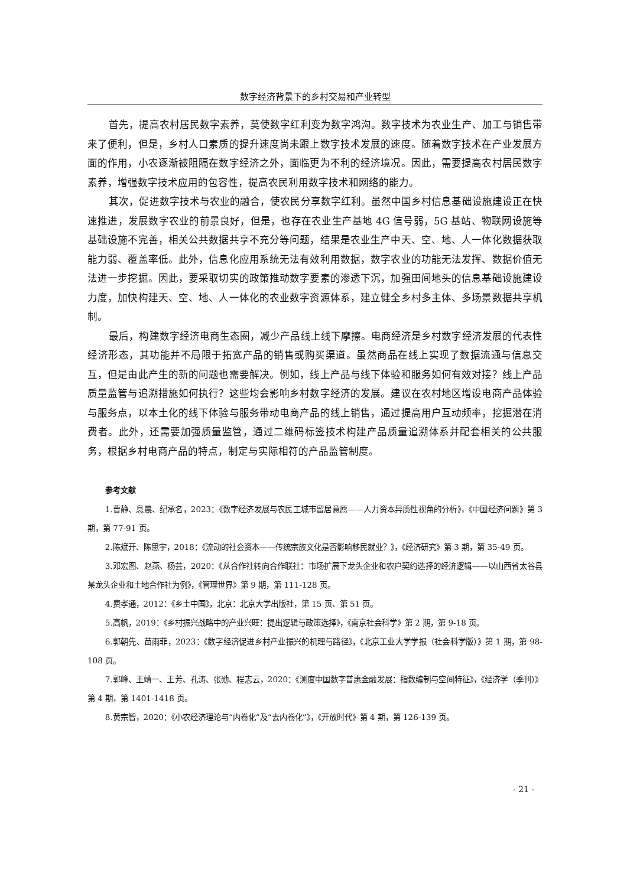数字经济背景下的乡村交易和产业转型
首先，提高农村居民数字素养，莫使数字红利变为数字鸿沟。数字技术为农业生产、加工与销售带来了便利，但是，乡村人口素质的提升速度尚未跟上数字技术发展的速度。随着数字技术在产业发展方面的作用，小农逐渐被阻隔在数字经济之外，面临更为不利的经济境况。因此，需要提高农村居民数字素养，增强数字技术应用的包容性，提高农民利用数字技术和网络的能力。
其次，促进数字技术与农业的融合，使农民分享数字红利。虽然中国乡村信息基础设施建设正在快速推进，发展数字农业的前景良好，但是，也存在农业生产基地 4G 信号弱，5G 基站、物联网设施等基础设施不完善，相关公共数据共享不充分等问题，结果是农业生产中天、空、地、人一体化数据获取能力弱、覆盖率低。此外，信息化应用系统无法有效利用数据，数字农业的功能无法发挥、数据价值无法进一步挖掘。因此，要采取切实的政策推动数字要素的渗透下沉，加强田间地头的信息基础设施建设力度，加快构建天、空、地、人一体化的农业数字资源体系，建立健全乡村多主体、多场景数据共享机制。
最后，构建数字经济电商生态圈，减少产品线上线下摩擦。电商经济是乡村数字经济发展的代表性经济形态，其功能并不局限于拓宽产品的销售或购买渠道。虽然商品在线上实现了数据流通与信息交互，但是由此产生的新的问题也需要解决。例如，线上产品与线下体验和服务如何有效对接？线上产品质量监管与追溯措施如何执行？这些均会影响乡村数字经济的发展。建议在农村地区增设电商产品体验与服务点，以本土化的线下体验与服务带动电商产品的线上销售，通过提高用户互动频率，挖掘潜在消费者。此外，还需要加强质量监管，通过二维码标签技术构建产品质量追溯体系并配套相关的公共服务，根据乡村电商产品的特点，制定与实际相符的产品监管制度。
参考文献
1.曹静、息晨、纪承名，2023：《数字经济发展与农民工城市留居意愿——人力资本异质性视角的分析》，《中国经济问题》第 3 期，第 77-91 页。
2.陈斌开、陈思宇，2018：《流动的社会资本——传统宗族文化是否影响移民就业？》，《经济研究》第 3 期，第 35-49 页。
3.邓宏图、赵燕、杨芸，2020：《从合作社转向合作联社：市场扩展下龙头企业和农户契约选择的经济逻辑——以山西省太谷县某龙头企业和土地合作社为例》，《管理世界》第 9 期，第 111-128 页。
4.费孝通，2012：《乡土中国》，北京：北京大学出版社，第 15 页、第 51 页。
5.高帆，2019：《乡村振兴战略中的产业兴旺：提出逻辑与政策选择》，《南京社会科学》第 2 期，第 9-18 页。
6.郭朝先、苗雨菲，2023：《数字经济促进乡村产业振兴的机理与路径》，《北京工业大学学报（社会科学版）》第 1 期，第 98-108 页。
7.郭峰、王靖一、王芳、孔涛、张勋、程志云，2020：《测度中国数字普惠金融发展：指数编制与空间特征》，《经济学（季刊）》第 4 期，第 1401-1418 页。
8.黄宗智，2020：《小农经济理论与“内卷化”及“去内卷化”》，《开放时代》第 4 期，第 126-139 页。
- 21 -